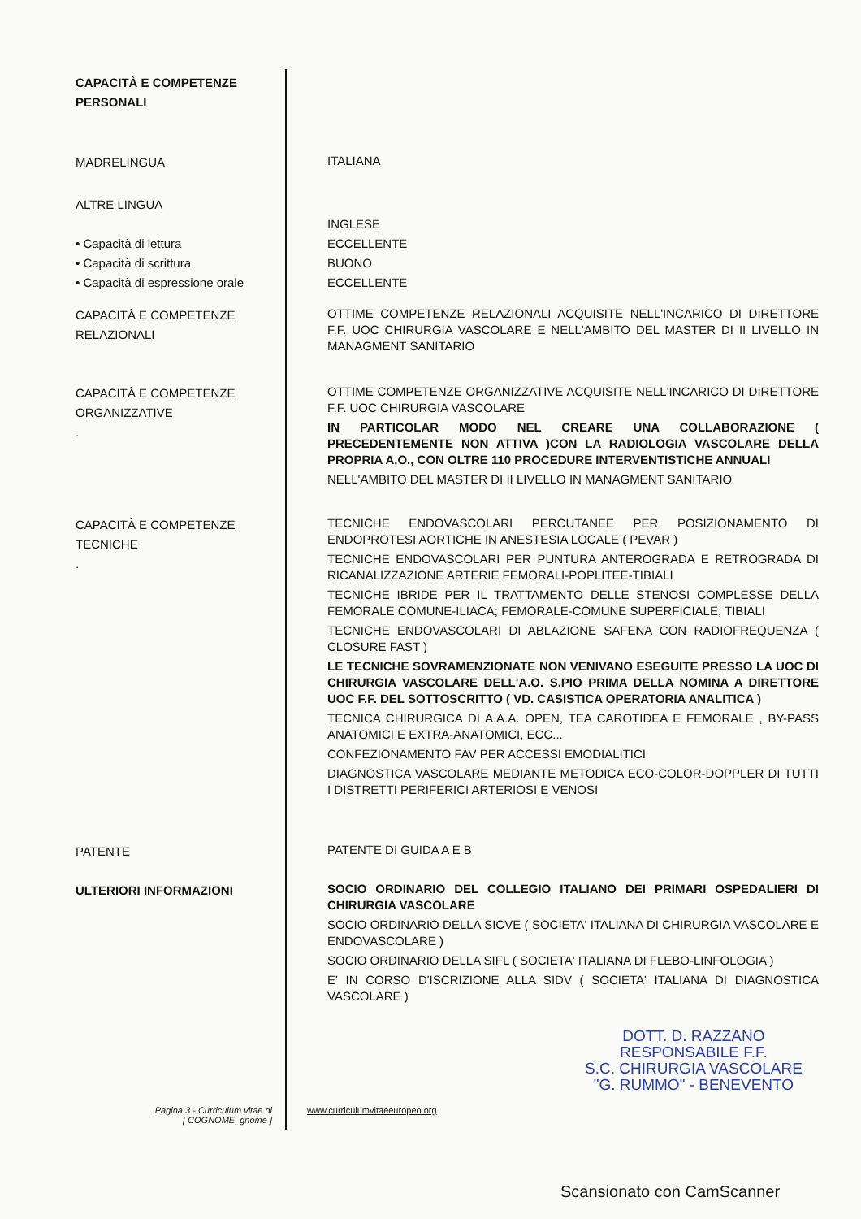CAPACITÀ E COMPETENZE PERSONALI
MADRELINGUA
ITALIANA
ALTRE LINGUA
• Capacità di lettura
• Capacità di scrittura
• Capacità di espressione orale
INGLESE
ECCELLENTE
BUONO
ECCELLENTE
CAPACITÀ E COMPETENZE RELAZIONALI
OTTIME COMPETENZE RELAZIONALI ACQUISITE NELL'INCARICO DI DIRETTORE F.F. UOC CHIRURGIA VASCOLARE E NELL'AMBITO DEL MASTER DI II LIVELLO IN MANAGMENT SANITARIO
CAPACITÀ E COMPETENZE ORGANIZZATIVE
.
OTTIME COMPETENZE ORGANIZZATIVE ACQUISITE NELL'INCARICO DI DIRETTORE F.F. UOC CHIRURGIA VASCOLARE
IN PARTICOLAR MODO NEL CREARE UNA COLLABORAZIONE ( PRECEDENTEMENTE NON ATTIVA )CON LA RADIOLOGIA VASCOLARE DELLA PROPRIA A.O., CON OLTRE 110 PROCEDURE INTERVENTISTICHE ANNUALI
NELL'AMBITO DEL MASTER DI II LIVELLO IN MANAGMENT SANITARIO
CAPACITÀ E COMPETENZE TECNICHE
.
TECNICHE ENDOVASCOLARI PERCUTANEE PER POSIZIONAMENTO DI ENDOPROTESI AORTICHE IN ANESTESIA LOCALE ( PEVAR )
TECNICHE ENDOVASCOLARI PER PUNTURA ANTEROGRADA E RETROGRADA DI RICANALIZZAZIONE ARTERIE FEMORALI-POPLITEE-TIBIALI
TECNICHE IBRIDE PER IL TRATTAMENTO DELLE STENOSI COMPLESSE DELLA FEMORALE COMUNE-ILIACA; FEMORALE-COMUNE SUPERFICIALE; TIBIALI
TECNICHE ENDOVASCOLARI DI ABLAZIONE SAFENA CON RADIOFREQUENZA ( CLOSURE FAST )
LE TECNICHE SOVRAMENZIONATE NON VENIVANO ESEGUITE PRESSO LA UOC DI CHIRURGIA VASCOLARE DELL'A.O. S.PIO PRIMA DELLA NOMINA A DIRETTORE UOC F.F. DEL SOTTOSCRITTO ( VD. CASISTICA OPERATORIA ANALITICA )
TECNICA CHIRURGICA DI A.A.A. OPEN, TEA CAROTIDEA E FEMORALE , BY-PASS ANATOMICI E EXTRA-ANATOMICI, ECC...
CONFEZIONAMENTO FAV PER ACCESSI EMODIALITICI
DIAGNOSTICA VASCOLARE MEDIANTE METODICA ECO-COLOR-DOPPLER DI TUTTI I DISTRETTI PERIFERICI ARTERIOSI E VENOSI
PATENTE
PATENTE DI GUIDA A E B
ULTERIORI INFORMAZIONI
SOCIO ORDINARIO DEL COLLEGIO ITALIANO DEI PRIMARI OSPEDALIERI DI CHIRURGIA VASCOLARE
SOCIO ORDINARIO DELLA SICVE ( SOCIETA' ITALIANA DI CHIRURGIA VASCOLARE E ENDOVASCOLARE )
SOCIO ORDINARIO DELLA SIFL ( SOCIETA' ITALIANA DI FLEBO-LINFOLOGIA )
E' IN CORSO D'ISCRIZIONE ALLA SIDV ( SOCIETA' ITALIANA DI DIAGNOSTICA VASCOLARE )
DOTT. D. RAZZANO
RESPONSABILE F.F.
S.C. CHIRURGIA VASCOLARE
"G. RUMMO" - BENEVENTO
Pagina 3 - Curriculum vitae di
[ COGNOME, gnome ]
www.curriculumvitaeeuropeo.org
Scansionato con CamScanner